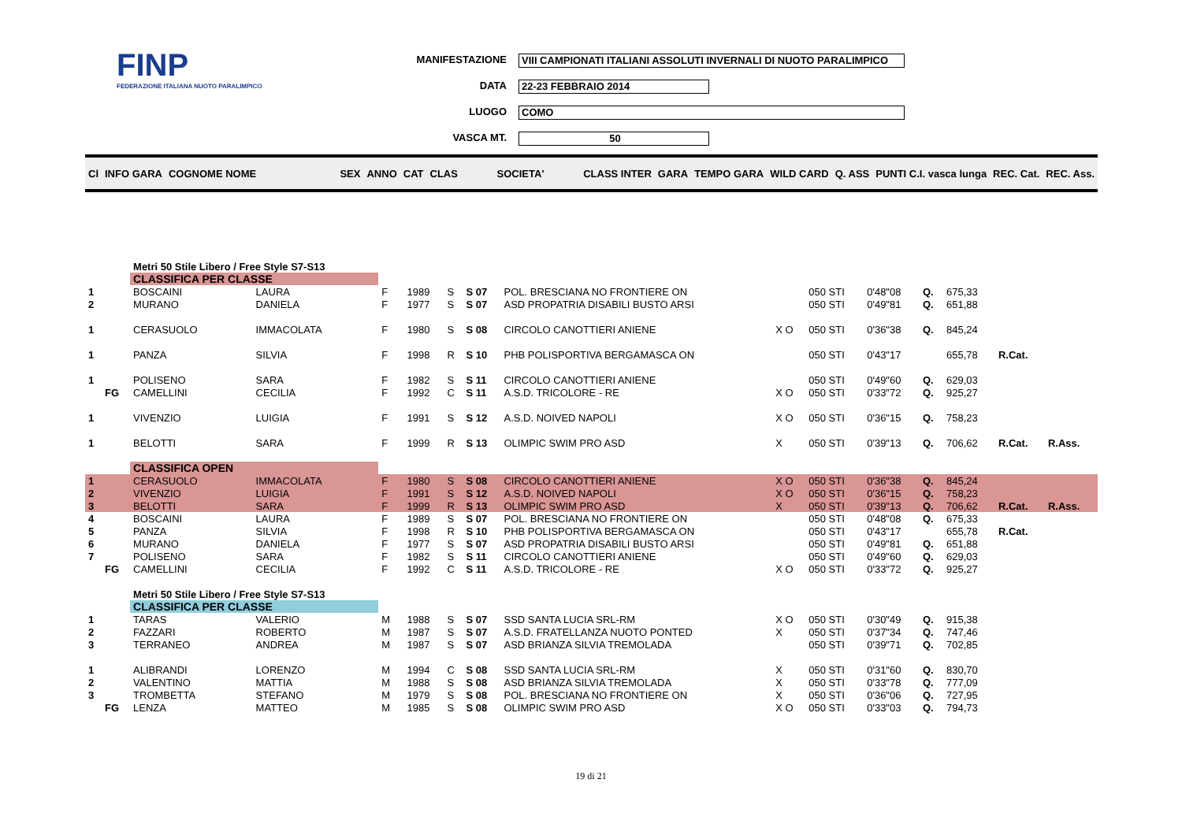FINP
FEDERAZIONE ITALIANA NUOTO PARALIMPICO
MANIFESTAZIONE VIII CAMPIONATI ITALIANI ASSOLUTI INVERNALI DI NUOTO PARALIMPICO
DATA 22-23 FEBBRAIO 2014
LUOGO COMO
VASCA MT. 50
| Cl | INFO GARA | COGNOME NOME | SEX | ANNO | CAT | CLAS | SOCIETA' | CLASS INTER | GARA | TEMPO GARA | WILD CARD | Q. ASS | PUNTI C.I. vasca lunga | REC. Cat. | REC. Ass. |
| --- | --- | --- | --- | --- | --- | --- | --- | --- | --- | --- | --- | --- | --- | --- | --- |
| | | Metri 50 Stile Libero / Free Style S7-S13 | | | | | | | | | | | | | |
| | | CLASSIFICA PER CLASSE | | | | | | | | | | | | | |
| 1 | | BOSCAINI | LAURA | F | 1989 | S | S 07 | POL. BRESCIANA NO FRONTIERE ON | | 050 STI | 0'48"08 | Q. | 675,33 | | |
| 2 | | MURANO | DANIELA | F | 1977 | S | S 07 | ASD PROPATRIA DISABILI BUSTO ARSI | | 050 STI | 0'49"81 | Q. | 651,88 | | |
| 1 | | CERASUOLO | IMMACOLATA | F | 1980 | S | S 08 | CIRCOLO CANOTTIERI ANIENE | X O | 050 STI | 0'36"38 | Q. | 845,24 | | |
| 1 | | PANZA | SILVIA | F | 1998 | R | S 10 | PHB POLISPORTIVA BERGAMASCA ON | | 050 STI | 0'43"17 | | 655,78 | R.Cat. | |
| 1 | | POLISENO | SARA | F | 1982 | S | S 11 | CIRCOLO CANOTTIERI ANIENE | | 050 STI | 0'49"60 | Q. | 629,03 | | |
| | FG | CAMELLINI | CECILIA | F | 1992 | C | S 11 | A.S.D. TRICOLORE - RE | X O | 050 STI | 0'33"72 | Q. | 925,27 | | |
| 1 | | VIVENZIO | LUIGIA | F | 1991 | S | S 12 | A.S.D. NOIVED NAPOLI | X O | 050 STI | 0'36"15 | Q. | 758,23 | | |
| 1 | | BELOTTI | SARA | F | 1999 | R | S 13 | OLIMPIC SWIM PRO ASD | X | 050 STI | 0'39"13 | Q. | 706,62 | R.Cat. | R.Ass. |
| | | CLASSIFICA OPEN | | | | | | | | | | | | | |
| 1 | | CERASUOLO | IMMACOLATA | F | 1980 | S | S 08 | CIRCOLO CANOTTIERI ANIENE | X O | 050 STI | 0'36"38 | Q. | 845,24 | | |
| 2 | | VIVENZIO | LUIGIA | F | 1991 | S | S 12 | A.S.D. NOIVED NAPOLI | X O | 050 STI | 0'36"15 | Q. | 758,23 | | |
| 3 | | BELOTTI | SARA | F | 1999 | R | S 13 | OLIMPIC SWIM PRO ASD | X | 050 STI | 0'39"13 | Q. | 706,62 | R.Cat. | R.Ass. |
| 4 | | BOSCAINI | LAURA | F | 1989 | S | S 07 | POL. BRESCIANA NO FRONTIERE ON | | 050 STI | 0'48"08 | Q. | 675,33 | | |
| 5 | | PANZA | SILVIA | F | 1998 | R | S 10 | PHB POLISPORTIVA BERGAMASCA ON | | 050 STI | 0'43"17 | | 655,78 | R.Cat. | |
| 6 | | MURANO | DANIELA | F | 1977 | S | S 07 | ASD PROPATRIA DISABILI BUSTO ARSI | | 050 STI | 0'49"81 | Q. | 651,88 | | |
| 7 | | POLISENO | SARA | F | 1982 | S | S 11 | CIRCOLO CANOTTIERI ANIENE | | 050 STI | 0'49"60 | Q. | 629,03 | | |
| | FG | CAMELLINI | CECILIA | F | 1992 | C | S 11 | A.S.D. TRICOLORE - RE | X O | 050 STI | 0'33"72 | Q. | 925,27 | | |
| | | Metri 50 Stile Libero / Free Style S7-S13 | | | | | | | | | | | | | |
| | | CLASSIFICA PER CLASSE | | | | | | | | | | | | | |
| 1 | | TARAS | VALERIO | M | 1988 | S | S 07 | SSD SANTA LUCIA SRL-RM | X O | 050 STI | 0'30"49 | Q. | 915,38 | | |
| 2 | | FAZZARI | ROBERTO | M | 1987 | S | S 07 | A.S.D. FRATELLANZA NUOTO PONTED | X | 050 STI | 0'37"34 | Q. | 747,46 | | |
| 3 | | TERRANEO | ANDREA | M | 1987 | S | S 07 | ASD BRIANZA SILVIA TREMOLADA | | 050 STI | 0'39"71 | Q. | 702,85 | | |
| 1 | | ALIBRANDI | LORENZO | M | 1994 | C | S 08 | SSD SANTA LUCIA SRL-RM | X | 050 STI | 0'31"60 | Q. | 830,70 | | |
| 2 | | VALENTINO | MATTIA | M | 1988 | S | S 08 | ASD BRIANZA SILVIA TREMOLADA | X | 050 STI | 0'33"78 | Q. | 777,09 | | |
| 3 | | TROMBETTA | STEFANO | M | 1979 | S | S 08 | POL. BRESCIANA NO FRONTIERE ON | X | 050 STI | 0'36"06 | Q. | 727,95 | | |
| | FG | LENZA | MATTEO | M | 1985 | S | S 08 | OLIMPIC SWIM PRO ASD | X O | 050 STI | 0'33"03 | Q. | 794,73 | | |
19 di 21